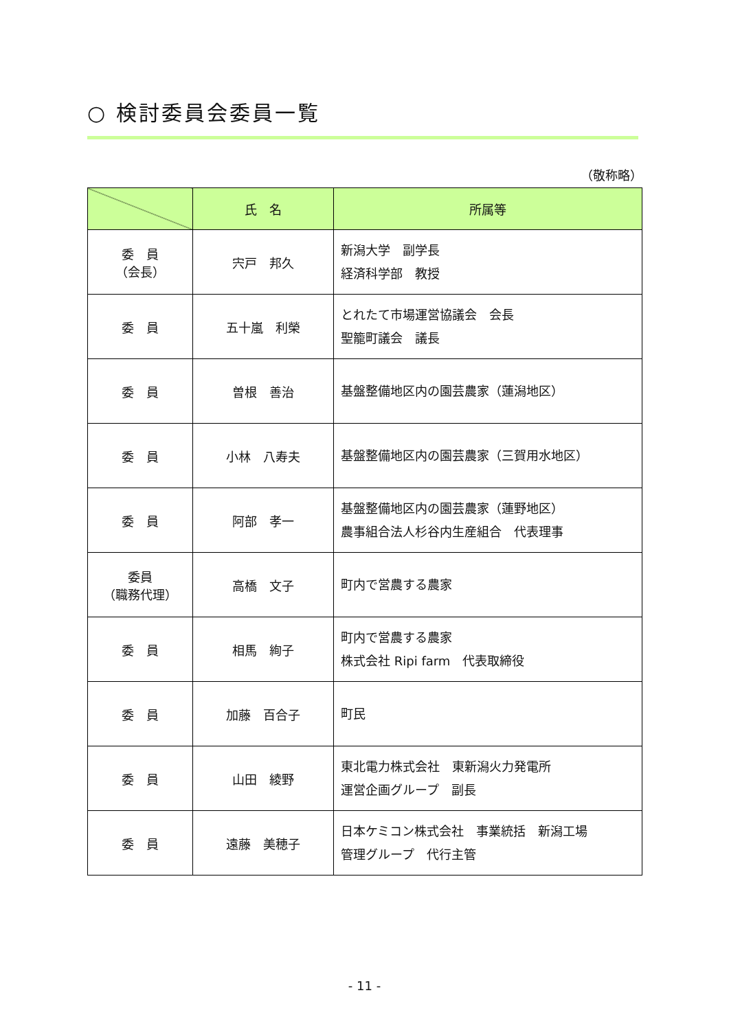○ 検討委員会委員一覧
（敬称略）
| | 氏 名 | 所属等 |
| --- | --- | --- |
| 委 員 （会長） | 宍戸 邦久 | 新潟大学 副学長 経済科学部 教授 |
| 委 員 | 五十嵐 利榮 | とれたて市場運営協議会 会長 聖籠町議会 議長 |
| 委 員 | 曽根 善治 | 基盤整備地区内の園芸農家（蓮潟地区） |
| 委 員 | 小林 八寿夫 | 基盤整備地区内の園芸農家（三賀用水地区） |
| 委 員 | 阿部 孝一 | 基盤整備地区内の園芸農家（蓮野地区） 農事組合法人杉谷内生産組合 代表理事 |
| 委員 （職務代理） | 高橋 文子 | 町内で営農する農家 |
| 委 員 | 相馬 絢子 | 町内で営農する農家 株式会社 Ripi farm 代表取締役 |
| 委 員 | 加藤 百合子 | 町民 |
| 委 員 | 山田 綾野 | 東北電力株式会社 東新潟火力発電所 運営企画グループ 副長 |
| 委 員 | 遠藤 美穂子 | 日本ケミコン株式会社 事業統括 新潟工場 管理グループ 代行主管 |
- 11 -